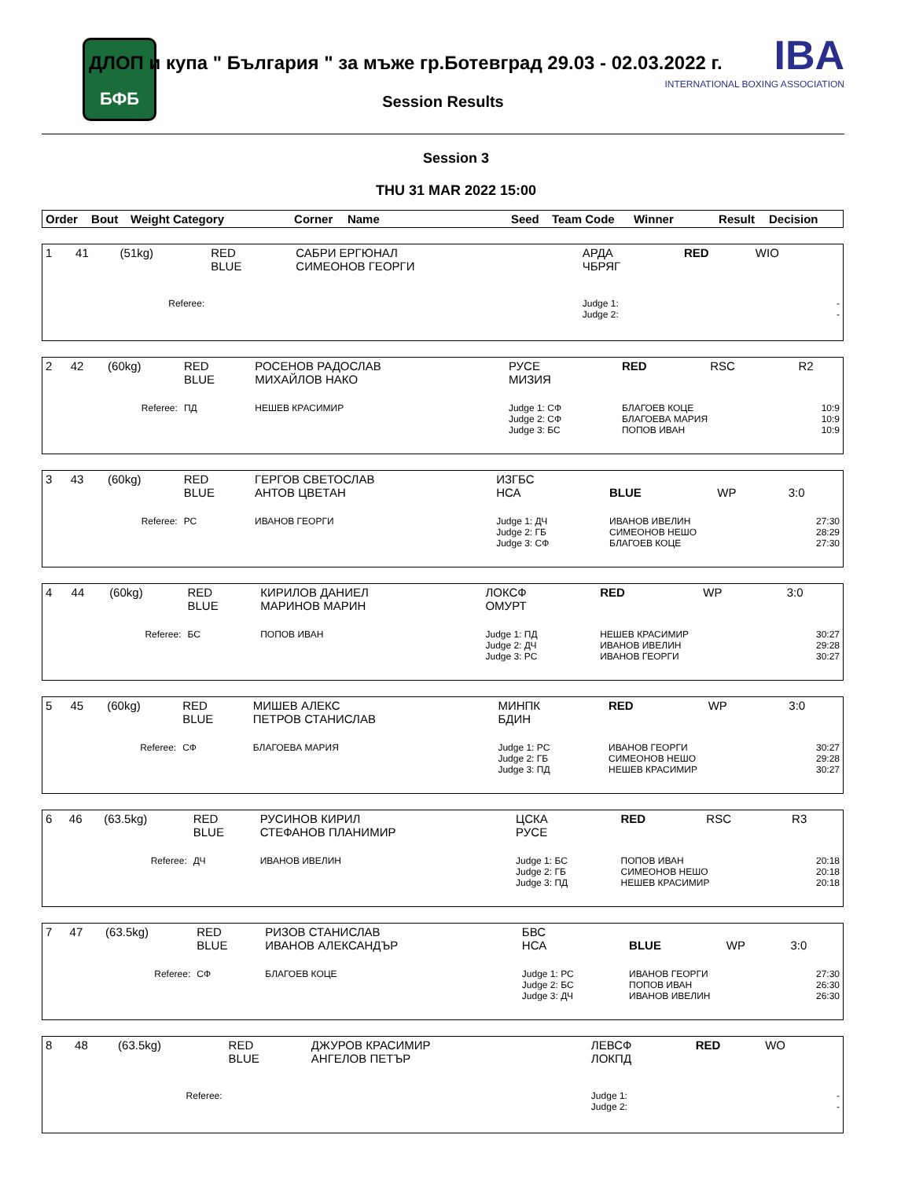БФБ
IBA
INTERNATIONAL BOXING ASSOCIATION
ДЛОП и купа " България " за мъже гр.Ботевград 29.03 - 02.03.2022 г.
Session Results
Session 3
THU 31 MAR 2022 15:00
| Order | Bout | Weight Category | Corner | Name | Seed | Team Code | Winner | Result | Decision |
| --- | --- | --- | --- | --- | --- | --- | --- | --- | --- |
| 1 | 41 | (51kg) | RED BLUE | САБРИ ЕРГЮНАЛ СИМЕОНОВ ГЕОРГИ | АРДА ЧБРЯГ | RED | WIO | |
| Referee: | | | | | Judge 1: Judge 2: | | | - - |
| 2 | 42 | (60kg) | RED BLUE | РОСЕНОВ РАДОСЛАВ МИХАЙЛОВ НАКО | РУСЕ МИЗИЯ | RED | RSC | R2 |
| Referee: | | | ПД | НЕШЕВ КРАСИМИР | Judge 1: СФ Judge 2: СФ Judge 3: БС | БЛАГОЕВ КОЦЕ БЛАГОЕВА МАРИЯ ПОПОВ ИВАН | | 10:9 10:9 10:9 |
| 3 | 43 | (60kg) | RED BLUE | ГЕРГОВ СВЕТОСЛАВ АНТОВ ЦВЕТАН | ИЗГБС НСА | BLUE | WP | 3:0 |
| Referee: | | | РС | ИВАНОВ ГЕОРГИ | Judge 1: ДЧ Judge 2: ГБ Judge 3: СФ | ИВАНОВ ИВЕЛИН СИМЕОНОВ НЕШО БЛАГОЕВ КОЦЕ | | 27:30 28:29 27:30 |
| 4 | 44 | (60kg) | RED BLUE | КИРИЛОВ ДАНИЕЛ МАРИНОВ МАРИН | ЛОКСФ ОМУРТ | RED | WP | 3:0 |
| Referee: | | | БС | ПОПОВ ИВАН | Judge 1: ПД Judge 2: ДЧ Judge 3: РС | НЕШЕВ КРАСИМИР ИВАНОВ ИВЕЛИН ИВАНОВ ГЕОРГИ | | 30:27 29:28 30:27 |
| 5 | 45 | (60kg) | RED BLUE | МИШЕВ АЛЕКС ПЕТРОВ СТАНИСЛАВ | МИНПК БДИН | RED | WP | 3:0 |
| Referee: | | | СФ | БЛАГОЕВА МАРИЯ | Judge 1: РС Judge 2: ГБ Judge 3: ПД | ИВАНОВ ГЕОРГИ СИМЕОНОВ НЕШО НЕШЕВ КРАСИМИР | | 30:27 29:28 30:27 |
| 6 | 46 | (63.5kg) | RED BLUE | РУСИНОВ КИРИЛ СТЕФАНОВ ПЛАНИМИР | ЦСКА РУСЕ | RED | RSC | R3 |
| Referee: | | | ДЧ | ИВАНОВ ИВЕЛИН | Judge 1: БС Judge 2: ГБ Judge 3: ПД | ПОПОВ ИВАН СИМЕОНОВ НЕШО НЕШЕВ КРАСИМИР | | 20:18 20:18 20:18 |
| 7 | 47 | (63.5kg) | RED BLUE | РИЗОВ СТАНИСЛАВ ИВАНОВ АЛЕКСАНДЪР | БВС НСА | BLUE | WP | 3:0 |
| Referee: | | | СФ | БЛАГОЕВ КОЦЕ | Judge 1: РС Judge 2: БС Judge 3: ДЧ | ИВАНОВ ГЕОРГИ ПОПОВ ИВАН ИВАНОВ ИВЕЛИН | | 27:30 26:30 26:30 |
| 8 | 48 | (63.5kg) | RED BLUE | ДЖУРОВ КРАСИМИР АНГЕЛОВ ПЕТЪР | ЛЕВСФ ЛОКПД | RED | WO | |
| Referee: | | | | | Judge 1: Judge 2: | | | - - |